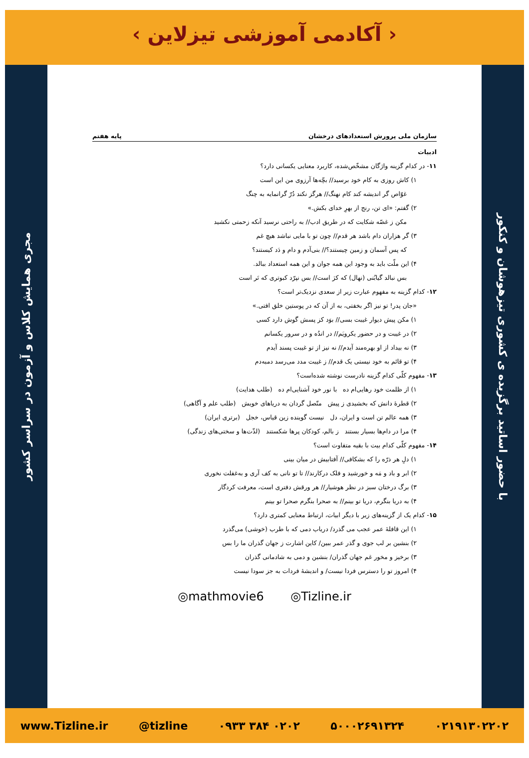‹ آکادمی آموزشی تیزلاین ›
با حضور اساتید برگزیده ی کشوری تیزهوشان و کنکور
مجری همایش کلاس و آزمون در سراسر کشور
سازمان ملی پرورش استعدادهای درخشان پایه هفتم
ادبیات
۱۱- در کدام گزینه واژگان مشخّص‌شده، کاربرد معنایی یکسانی دارد؟
۱) کاش روزی به کام خود برسید// بچّه‌ها آرزوی من این است
غوّاص گر اندیشه کند کام نهنگ// هرگز نکند دُرّ گرانمایه به چنگ
۲) گفتم: «ای تن، رنج از بهرِ خدای بکش.»
مکن ز غصّه شکایت که در طریق ادب// به راحتی نرسید آنکه زحمتی نکشید
۳) گر هزاران دام باشد هر قدم// چون تو با مایی نباشد هیچ غم
که پس آسمان و زمین چیستند؟// بنی‌آدم و دام و دَد کیستند؟
۴) این ملّت باید به وجود این همه جوان و این همه استعداد ببالد.
بس نبالد گیابُنی (نهال) که کژ است// بس نپرّد کبوتری که تَر است
۱۲- کدام گزینه به مفهوم عبارت زیر از سعدی نزدیک‌تر است؟
«جان پدر! تو نیز اگر بخفتی، به از آن که در پوستین خلق افتی.»
۱) مکن پیش دیوار غیبت بسی// بوَد کز پسش گوش دارد کسی
۲) در غیبت و در حضور یکرویَم// در اندُه و در سرور یکسانم
۳) نه بیداد از او بهره‌مند آیدم// نه نیز از تو غیبت پسند آیدم
۴) تو قائم به خود نیستی یک قدم// ز غیبت مدد می‌رسد دمبه‌دم
۱۳- مفهوم کلّی کدام گزینه نادرست نوشته شده‌است؟
۱) از ظلمت خود رهایی‌ام ده با نور خود آشنایی‌ام ده (طلب هدایت)
۲) قطرهٔ دانش که بخشیدی ز پیش متّصل گردان به دریاهای خویش (طلب علم و آگاهی)
۳) همه عالم تن است و ایران، دل نیست گوینده زین قیاس، خجل (برتری ایران)
۴) مرا در دام‌ها بسیار بستند ز بالم، کودکان پرها شکستند (لذّت‌ها و سختی‌های زندگی)
۱۴- مفهوم کلّی کدام بیت با بقیه متفاوت است؟
۱) دلِ هر ذرّه را که بشکافی// آفتابیش در میان بینی
۲) ابر و باد و مَه و خورشید و فلک درکارند// تا تو نانی به کف آری و به‌غفلت نخوری
۳) برگ درختان سبز در نظر هوشیار// هر ورقش دفتری است، معرفت کردگار
۴) به دریا بنگرم، دریا تو بینم// به صحرا بنگرم صحرا تو بینم
۱۵- کدام یک از گزینه‌های زیر با دیگر ابیات، ارتباط معنایی کمتری دارد؟
۱) این قافلهٔ عمر عجب می گذرد/ دریاب دمی که با طرب (خوشی) می‌گذرد
۲) بنشین بر لب جوی و گذر عمر ببین/ کاین اشارت ز جهان گذران ما را بس
۳) برخیز و مخور غم جهان گذران/ بنشین و دمی به شادمانی گذران
۴) امروز تو را دسترس فردا نیست/ و اندیشهٔ فردات به جز سودا نیست
◎mathmovie6 ◎Tizline.ir
www.Tizline.ir @tizline ۰۹۳۳ ۳۸۴ ۰۲۰۲ ۵۰۰۰۲۶۹۱۳۲۴ ۰۲۱۹۱۳۰۲۲۰۲